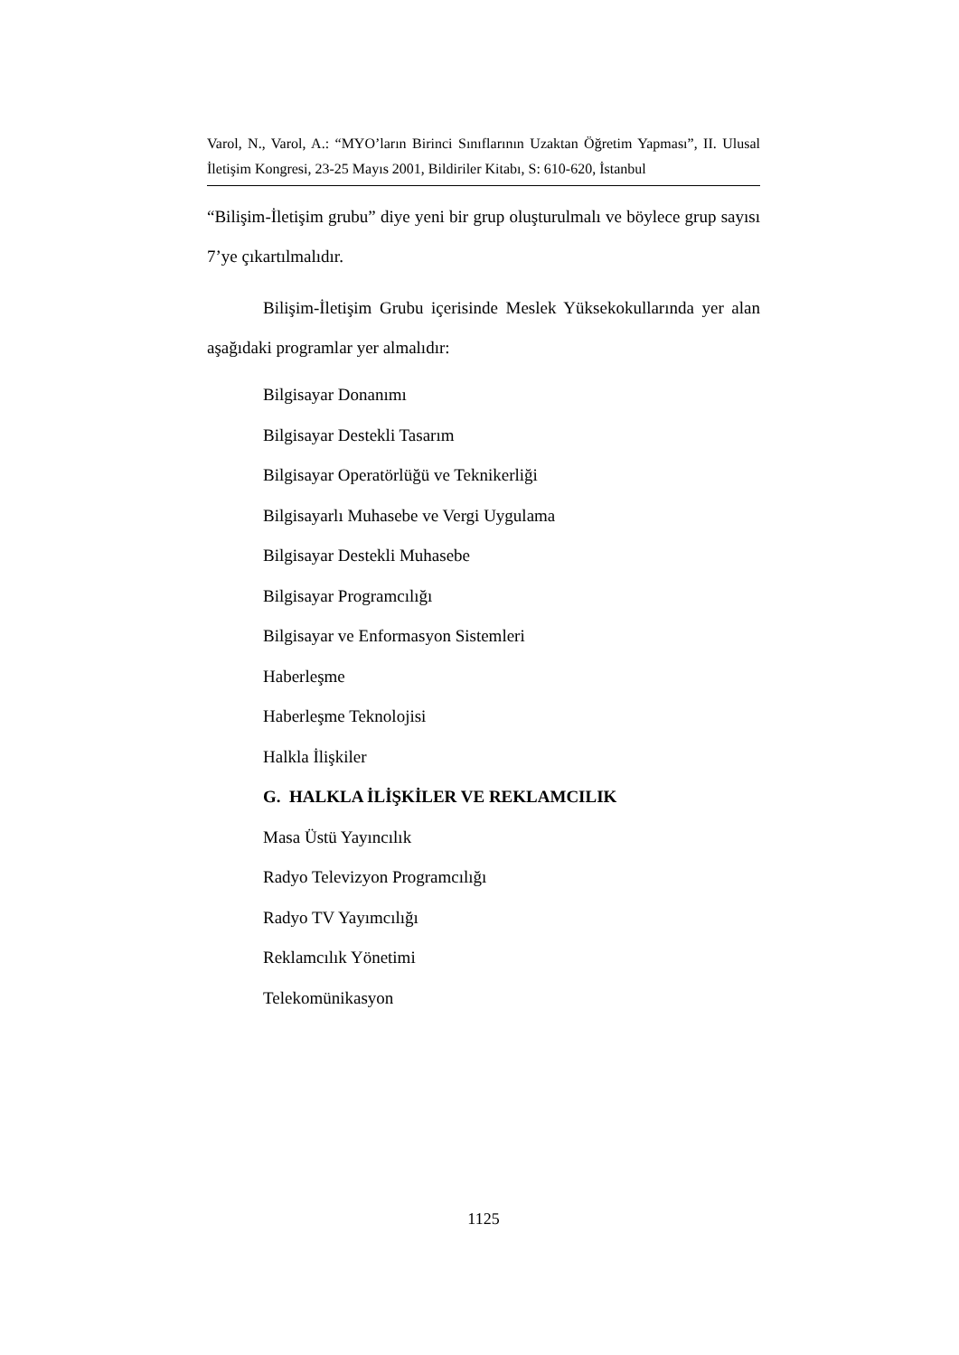Varol, N., Varol, A.: “MYO’ların Birinci Sınıflarının Uzaktan Öğretim Yapması”, II. Ulusal İletişim Kongresi, 23-25 Mayıs 2001, Bildiriler Kitabı, S: 610-620, İstanbul
“Bilişim-İletişim grubu” diye yeni bir grup oluşturulmalı ve böylece grup sayısı 7’ye çıkartılmalıdır.
Bilişim-İletişim Grubu içerisinde Meslek Yüksekokullarında yer alan aşağıdaki programlar yer almalıdır:
Bilgisayar Donanımı
Bilgisayar Destekli Tasarım
Bilgisayar Operatörlüğü ve Teknikerliği
Bilgisayarlı Muhasebe ve Vergi Uygulama
Bilgisayar Destekli Muhasebe
Bilgisayar Programcılığı
Bilgisayar ve Enformasyon Sistemleri
Haberleşme
Haberleşme Teknolojisi
Halkla İlişkiler
G. HALKLA İLİŞKİLER VE REKLAMCILIK
Masa Üstü Yayıncılık
Radyo Televizyon Programcılığı
Radyo TV Yayımcılığı
Reklamcılık Yönetimi
Telekomünikasyon
1125